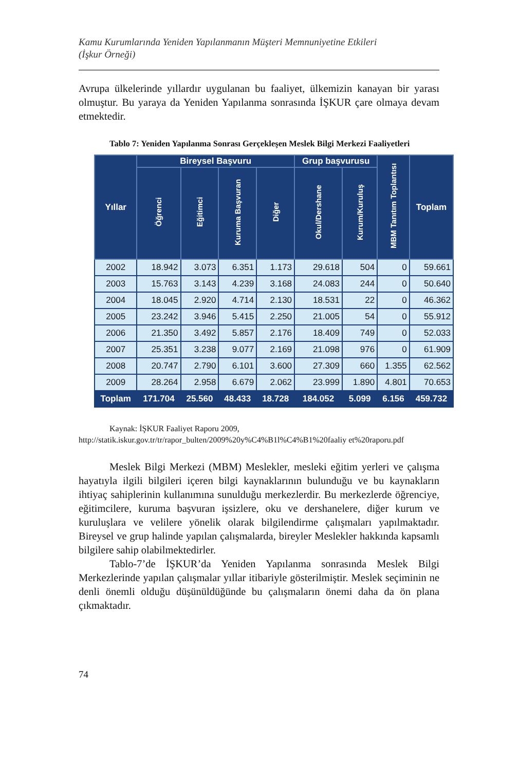Kamu Kurumlarında Yeniden Yapılanmanın Müşteri Memnuniyetine Etkileri
(İşkur Örneği)
Avrupa ülkelerinde yıllardır uygulanan bu faaliyet, ülkemizin kanayan bir yarası olmuştur. Bu yaraya da Yeniden Yapılanma sonrasında İŞKUR çare olmaya devam etmektedir.
Tablo 7: Yeniden Yapılanma Sonrası Gerçekleşen Meslek Bilgi Merkezi Faaliyetleri
| Yıllar | Bireysel Başvuru | | | | Grup başvurusu | | MBM Tanıtım Toplantısı | Toplam |
| --- | --- | --- | --- | --- | --- | --- | --- | --- |
| | Öğrenci | Eğitimci | Kuruma Başvuran | Diğer | Okul/Dershane | Kurum/Kuruluş | | |
| 2002 | 18.942 | 3.073 | 6.351 | 1.173 | 29.618 | 504 | 0 | 59.661 |
| 2003 | 15.763 | 3.143 | 4.239 | 3.168 | 24.083 | 244 | 0 | 50.640 |
| 2004 | 18.045 | 2.920 | 4.714 | 2.130 | 18.531 | 22 | 0 | 46.362 |
| 2005 | 23.242 | 3.946 | 5.415 | 2.250 | 21.005 | 54 | 0 | 55.912 |
| 2006 | 21.350 | 3.492 | 5.857 | 2.176 | 18.409 | 749 | 0 | 52.033 |
| 2007 | 25.351 | 3.238 | 9.077 | 2.169 | 21.098 | 976 | 0 | 61.909 |
| 2008 | 20.747 | 2.790 | 6.101 | 3.600 | 27.309 | 660 | 1.355 | 62.562 |
| 2009 | 28.264 | 2.958 | 6.679 | 2.062 | 23.999 | 1.890 | 4.801 | 70.653 |
| Toplam | 171.704 | 25.560 | 48.433 | 18.728 | 184.052 | 5.099 | 6.156 | 459.732 |
Kaynak: İŞKUR Faaliyet Raporu 2009,
http://statik.iskur.gov.tr/tr/rapor_bulten/2009%20y%C4%B1l%C4%B1%20faaliy et%20raporu.pdf
Meslek Bilgi Merkezi (MBM) Meslekler, mesleki eğitim yerleri ve çalışma hayatıyla ilgili bilgileri içeren bilgi kaynaklarının bulunduğu ve bu kaynakların ihtiyaç sahiplerinin kullanımına sunulduğu merkezlerdir. Bu merkezlerde öğrenciye, eğitimcilere, kuruma başvuran işsizlere, oku ve dershanelere, diğer kurum ve kuruluşlara ve velilere yönelik olarak bilgilendirme çalışmaları yapılmaktadır. Bireysel ve grup halinde yapılan çalışmalarda, bireyler Meslekler hakkında kapsamlı bilgilere sahip olabilmektedirler.
Tablo-7’de İŞKUR’da Yeniden Yapılanma sonrasında Meslek Bilgi Merkezlerinde yapılan çalışmalar yıllar itibariyle gösterilmiştir. Meslek seçiminin ne denli önemli olduğu düşünüldüğünde bu çalışmaların önemi daha da ön plana çıkmaktadır.
74